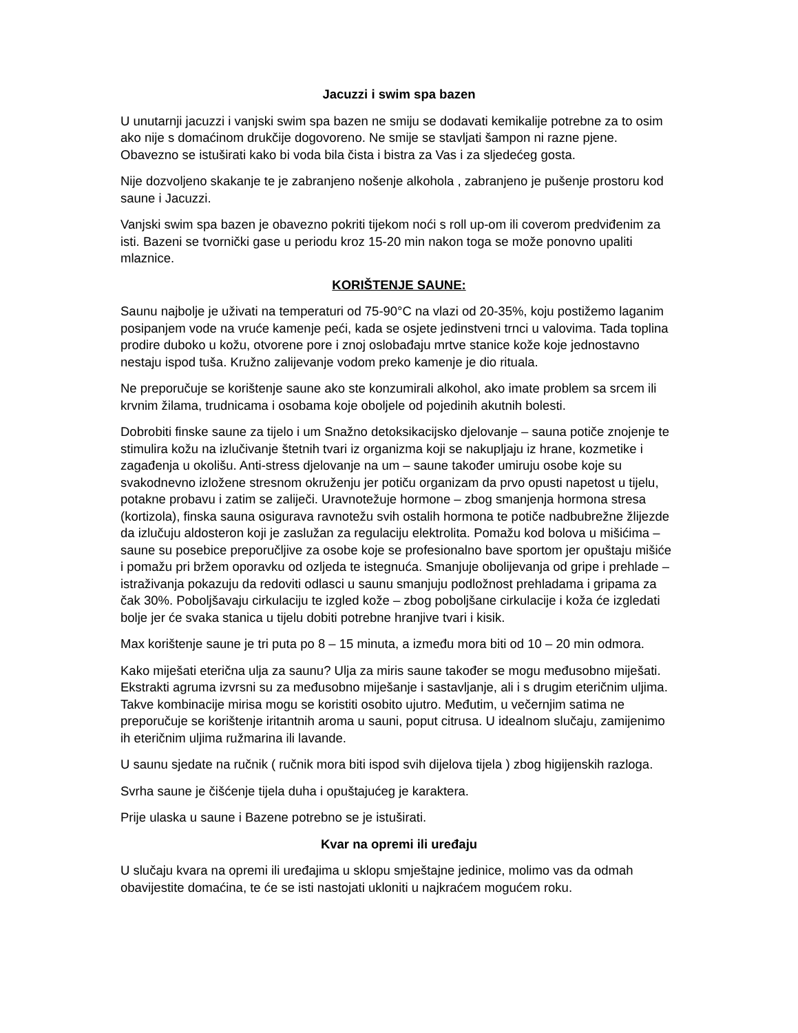Jacuzzi i swim spa bazen
U unutarnji jacuzzi i vanjski swim spa bazen ne smiju se dodavati kemikalije potrebne za to osim ako nije s domaćinom drukčije dogovoreno. Ne smije se stavljati šampon ni razne pjene. Obavezno se istuširati kako bi voda bila čista i bistra za Vas i za sljedećeg gosta.
Nije dozvoljeno skakanje te je zabranjeno nošenje alkohola , zabranjeno je pušenje prostoru kod saune i Jacuzzi.
Vanjski swim spa bazen je obavezno pokriti tijekom noći s roll up-om ili coverom predviđenim za isti. Bazeni se tvornički gase u periodu kroz 15-20 min nakon toga se može ponovno upaliti mlaznice.
KORIŠTENJE SAUNE:
Saunu najbolje je uživati na temperaturi od 75-90°C na vlazi od 20-35%, koju postižemo laganim posipanjem vode na vruće kamenje peći, kada se osjete jedinstveni trnci u valovima. Tada toplina prodire duboko u kožu, otvorene pore i znoj oslobađaju mrtve stanice kože koje jednostavno nestaju ispod tuša. Kružno zalijevanje vodom preko kamenje je dio rituala.
Ne preporučuje se korištenje saune ako ste konzumirali alkohol, ako imate problem sa srcem ili krvnim žilama, trudnicama i osobama koje oboljele od pojedinih akutnih bolesti.
Dobrobiti finske saune za tijelo i um Snažno detoksikacijsko djelovanje – sauna potiče znojenje te stimulira kožu na izlučivanje štetnih tvari iz organizma koji se nakupljaju iz hrane, kozmetike i zagađenja u okolišu. Anti-stress djelovanje na um – saune također umiruju osobe koje su svakodnevno izložene stresnom okruženju jer potiču organizam da prvo opusti napetost u tijelu, potakne probavu i zatim se zaliječi. Uravnotežuje hormone – zbog smanjenja hormona stresa (kortizola), finska sauna osigurava ravnotežu svih ostalih hormona te potiče nadbubrežne žlijezde da izlučuju aldosteron koji je zaslužan za regulaciju elektrolita. Pomažu kod bolova u mišićima – saune su posebice preporučljive za osobe koje se profesionalno bave sportom jer opuštaju mišiće i pomažu pri bržem oporavku od ozljeda te istegnuća. Smanjuje obolijevanja od gripe i prehlade – istraživanja pokazuju da redoviti odlasci u saunu smanjuju podložnost prehladama i gripama za čak 30%. Poboljšavaju cirkulaciju te izgled kože – zbog poboljšane cirkulacije i koža će izgledati bolje jer će svaka stanica u tijelu dobiti potrebne hranjive tvari i kisik.
Max korištenje saune je tri puta po 8 – 15 minuta, a između mora biti od 10 – 20 min odmora.
Kako miješati eterična ulja za saunu? Ulja za miris saune također se mogu međusobno miješati. Ekstrakti agruma izvrsni su za međusobno miješanje i sastavljanje, ali i s drugim eteričnim uljima. Takve kombinacije mirisa mogu se koristiti osobito ujutro. Međutim, u večernjim satima ne preporučuje se korištenje iritantnih aroma u sauni, poput citrusa. U idealnom slučaju, zamijenimo ih eteričnim uljima ružmarina ili lavande.
U saunu sjedate na ručnik ( ručnik mora biti ispod svih dijelova tijela ) zbog higijenskih razloga.
Svrha saune je čišćenje tijela duha i opuštajućeg je karaktera.
Prije ulaska u saune i Bazene potrebno se je istuširati.
Kvar na opremi ili uređaju
U slučaju kvara na opremi ili uređajima u sklopu smještajne jedinice, molimo vas da odmah obavijestite domaćina, te će se isti nastojati ukloniti u najkraćem mogućem roku.